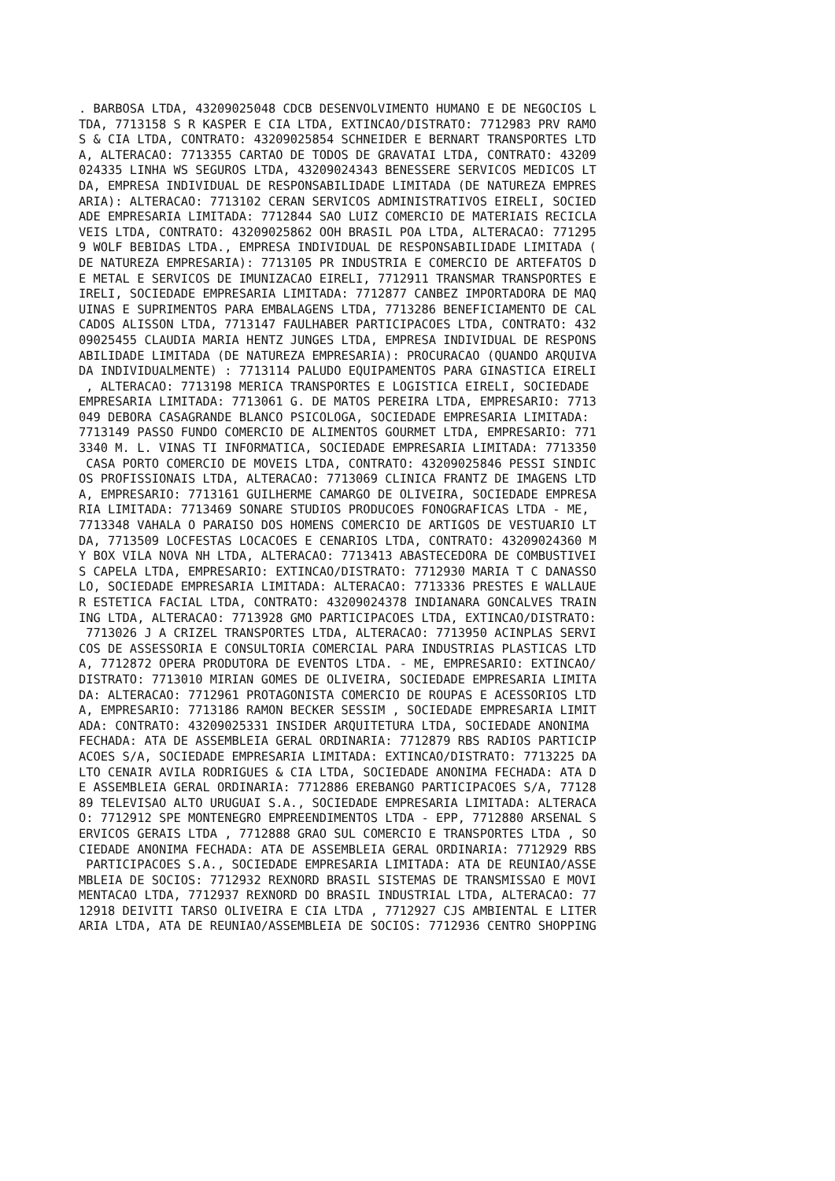. BARBOSA LTDA, 43209025048 CDCB DESENVOLVIMENTO HUMANO E DE NEGOCIOS L
TDA, 7713158 S R KASPER E CIA LTDA, EXTINCAO/DISTRATO: 7712983 PRV RAMO
S & CIA LTDA, CONTRATO: 43209025854 SCHNEIDER E BERNART TRANSPORTES LTD
A, ALTERACAO: 7713355 CARTAO DE TODOS DE GRAVATAI LTDA, CONTRATO: 43209
024335 LINHA WS SEGUROS LTDA, 43209024343 BENESSERE SERVICOS MEDICOS LT
DA, EMPRESA INDIVIDUAL DE RESPONSABILIDADE LIMITADA (DE NATUREZA EMPRES
ARIA): ALTERACAO: 7713102 CERAN SERVICOS ADMINISTRATIVOS EIRELI, SOCIED
ADE EMPRESARIA LIMITADA: 7712844 SAO LUIZ COMERCIO DE MATERIAIS RECICLA
VEIS LTDA, CONTRATO: 43209025862 OOH BRASIL POA LTDA, ALTERACAO: 771295
9 WOLF BEBIDAS LTDA., EMPRESA INDIVIDUAL DE RESPONSABILIDADE LIMITADA (
DE NATUREZA EMPRESARIA): 7713105 PR INDUSTRIA E COMERCIO DE ARTEFATOS D
E METAL E SERVICOS DE IMUNIZACAO EIRELI, 7712911 TRANSMAR TRANSPORTES E
IRELI, SOCIEDADE EMPRESARIA LIMITADA: 7712877 CANBEZ IMPORTADORA DE MAQ
UINAS E SUPRIMENTOS PARA EMBALAGENS LTDA, 7713286 BENEFICIAMENTO DE CAL
CADOS ALISSON LTDA, 7713147 FAULHABER PARTICIPACOES LTDA, CONTRATO: 432
09025455 CLAUDIA MARIA HENTZ JUNGES LTDA, EMPRESA INDIVIDUAL DE RESPONS
ABILIDADE LIMITADA (DE NATUREZA EMPRESARIA): PROCURACAO (QUANDO ARQUIVA
DA INDIVIDUALMENTE) : 7713114 PALUDO EQUIPAMENTOS PARA GINASTICA EIRELI
 , ALTERACAO: 7713198 MERICA TRANSPORTES E LOGISTICA EIRELI, SOCIEDADE
EMPRESARIA LIMITADA: 7713061 G. DE MATOS PEREIRA LTDA, EMPRESARIO: 7713
049 DEBORA CASAGRANDE BLANCO PSICOLOGA, SOCIEDADE EMPRESARIA LIMITADA:
7713149 PASSO FUNDO COMERCIO DE ALIMENTOS GOURMET LTDA, EMPRESARIO: 771
3340 M. L. VINAS TI INFORMATICA, SOCIEDADE EMPRESARIA LIMITADA: 7713350
 CASA PORTO COMERCIO DE MOVEIS LTDA, CONTRATO: 43209025846 PESSI SINDIC
OS PROFISSIONAIS LTDA, ALTERACAO: 7713069 CLINICA FRANTZ DE IMAGENS LTD
A, EMPRESARIO: 7713161 GUILHERME CAMARGO DE OLIVEIRA, SOCIEDADE EMPRESA
RIA LIMITADA: 7713469 SONARE STUDIOS PRODUCOES FONOGRAFICAS LTDA - ME,
7713348 VAHALA O PARAISO DOS HOMENS COMERCIO DE ARTIGOS DE VESTUARIO LT
DA, 7713509 LOCFESTAS LOCACOES E CENARIOS LTDA, CONTRATO: 43209024360 M
Y BOX VILA NOVA NH LTDA, ALTERACAO: 7713413 ABASTECEDORA DE COMBUSTIVEI
S CAPELA LTDA, EMPRESARIO: EXTINCAO/DISTRATO: 7712930 MARIA T C DANASSO
LO, SOCIEDADE EMPRESARIA LIMITADA: ALTERACAO: 7713336 PRESTES E WALLAUE
R ESTETICA FACIAL LTDA, CONTRATO: 43209024378 INDIANARA GONCALVES TRAIN
ING LTDA, ALTERACAO: 7713928 GMO PARTICIPACOES LTDA, EXTINCAO/DISTRATO:
 7713026 J A CRIZEL TRANSPORTES LTDA, ALTERACAO: 7713950 ACINPLAS SERVI
COS DE ASSESSORIA E CONSULTORIA COMERCIAL PARA INDUSTRIAS PLASTICAS LTD
A, 7712872 OPERA PRODUTORA DE EVENTOS LTDA. - ME, EMPRESARIO: EXTINCAO/
DISTRATO: 7713010 MIRIAN GOMES DE OLIVEIRA, SOCIEDADE EMPRESARIA LIMITA
DA: ALTERACAO: 7712961 PROTAGONISTA COMERCIO DE ROUPAS E ACESSORIOS LTD
A, EMPRESARIO: 7713186 RAMON BECKER SESSIM , SOCIEDADE EMPRESARIA LIMIT
ADA: CONTRATO: 43209025331 INSIDER ARQUITETURA LTDA, SOCIEDADE ANONIMA
FECHADA: ATA DE ASSEMBLEIA GERAL ORDINARIA: 7712879 RBS RADIOS PARTICIP
ACOES S/A, SOCIEDADE EMPRESARIA LIMITADA: EXTINCAO/DISTRATO: 7713225 DA
LTO CENAIR AVILA RODRIGUES & CIA LTDA, SOCIEDADE ANONIMA FECHADA: ATA D
E ASSEMBLEIA GERAL ORDINARIA: 7712886 EREBANGO PARTICIPACOES S/A, 77128
89 TELEVISAO ALTO URUGUAI S.A., SOCIEDADE EMPRESARIA LIMITADA: ALTERACA
O: 7712912 SPE MONTENEGRO EMPREENDIMENTOS LTDA - EPP, 7712880 ARSENAL S
ERVICOS GERAIS LTDA , 7712888 GRAO SUL COMERCIO E TRANSPORTES LTDA , SO
CIEDADE ANONIMA FECHADA: ATA DE ASSEMBLEIA GERAL ORDINARIA: 7712929 RBS
 PARTICIPACOES S.A., SOCIEDADE EMPRESARIA LIMITADA: ATA DE REUNIAO/ASSE
MBLEIA DE SOCIOS: 7712932 REXNORD BRASIL SISTEMAS DE TRANSMISSAO E MOVI
MENTACAO LTDA, 7712937 REXNORD DO BRASIL INDUSTRIAL LTDA, ALTERACAO: 77
12918 DEIVITI TARSO OLIVEIRA E CIA LTDA , 7712927 CJS AMBIENTAL E LITER
ARIA LTDA, ATA DE REUNIAO/ASSEMBLEIA DE SOCIOS: 7712936 CENTRO SHOPPING